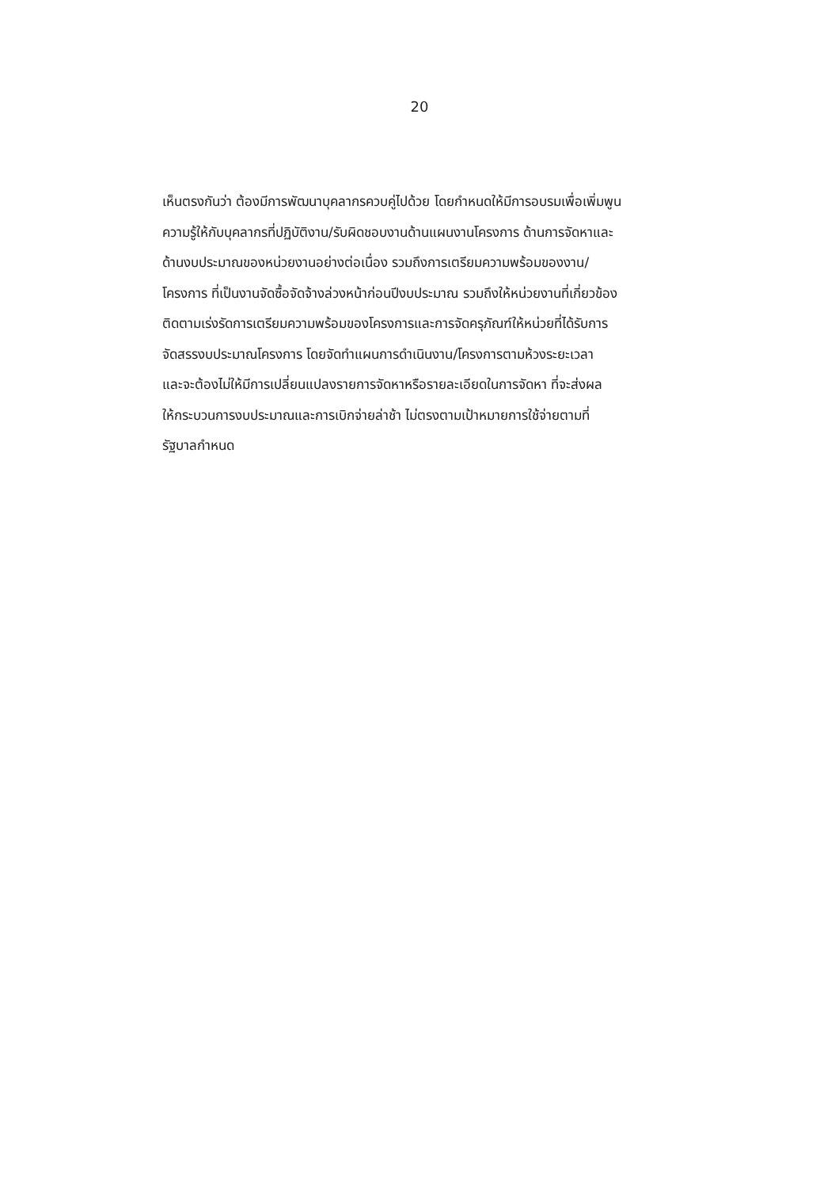20
เห็นตรงกันว่า ต้องมีการพัฒนาบุคลากรควบคู่ไปด้วย โดยกำหนดให้มีการอบรมเพื่อเพิ่มพูน
ความรู้ให้กับบุคลากรที่ปฏิบัติงาน/รับผิดชอบงานด้านแผนงานโครงการ ด้านการจัดหาและ
ด้านงบประมาณของหน่วยงานอย่างต่อเนื่อง รวมถึงการเตรียมความพร้อมของงาน/
โครงการ ที่เป็นงานจัดซื้อจัดจ้างล่วงหน้าก่อนปีงบประมาณ รวมถึงให้หน่วยงานที่เกี่ยวข้อง
ติดตามเร่งรัดการเตรียมความพร้อมของโครงการและการจัดครุภัณฑ์ให้หน่วยที่ได้รับการ
จัดสรรงบประมาณโครงการ โดยจัดทำแผนการดำเนินงาน/โครงการตามห้วงระยะเวลา
และจะต้องไม่ให้มีการเปลี่ยนแปลงรายการจัดหาหรือรายละเอียดในการจัดหา ที่จะส่งผล
ให้กระบวนการงบประมาณและการเบิกจ่ายล่าช้า ไม่ตรงตามเป้าหมายการใช้จ่ายตามที่
รัฐบาลกำหนด